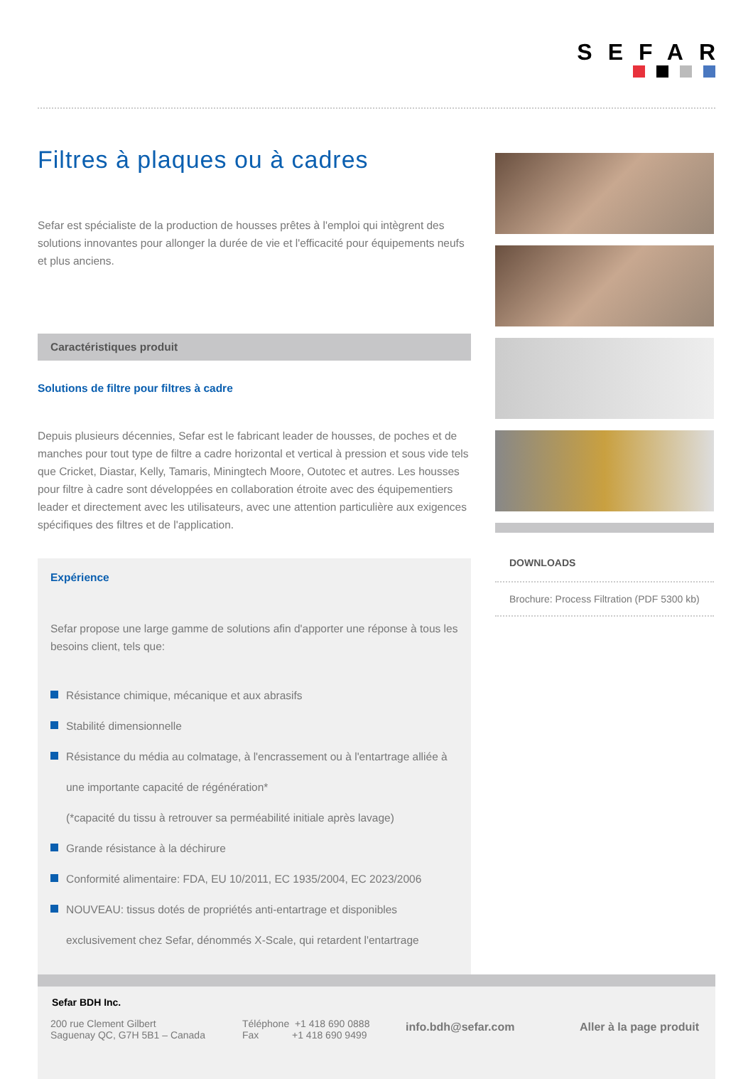SEFAR
Filtres à plaques ou à cadres
Sefar est spécialiste de la production de housses prêtes à l'emploi qui intègrent des solutions innovantes pour allonger la durée de vie et l'efficacité pour équipements neufs et plus anciens.
Caractéristiques produit
Solutions de filtre pour filtres à cadre
Depuis plusieurs décennies, Sefar est le fabricant leader de housses, de poches et de manches pour tout type de filtre a cadre horizontal et vertical à pression et sous vide tels que Cricket, Diastar, Kelly, Tamaris, Miningtech Moore, Outotec et autres. Les housses pour filtre à cadre sont développées en collaboration étroite avec des équipementiers leader et directement avec les utilisateurs, avec une attention particulière aux exigences spécifiques des filtres et de l'application.
Expérience
Sefar propose une large gamme de solutions afin d'apporter une réponse à tous les besoins client, tels que:
Résistance chimique, mécanique et aux abrasifs
Stabilité dimensionnelle
Résistance du média au colmatage, à l'encrassement ou à l'entartrage alliée à une importante capacité de régénération*
(*capacité du tissu à retrouver sa perméabilité initiale après lavage)
Grande résistance à la déchirure
Conformité alimentaire: FDA, EU 10/2011, EC 1935/2004, EC 2023/2006
NOUVEAU: tissus dotés de propriétés anti-entartrage et disponibles exclusivement chez Sefar, dénommés X-Scale, qui retardent l'entartrage
DOWNLOADS
Brochure: Process Filtration (PDF 5300 kb)
Sefar BDH Inc.
200 rue Clement Gilbert
Saguenay QC, G7H 5B1 – Canada
Téléphone +1 418 690 0888
Fax +1 418 690 9499
info.bdh@sefar.com Aller à la page produit